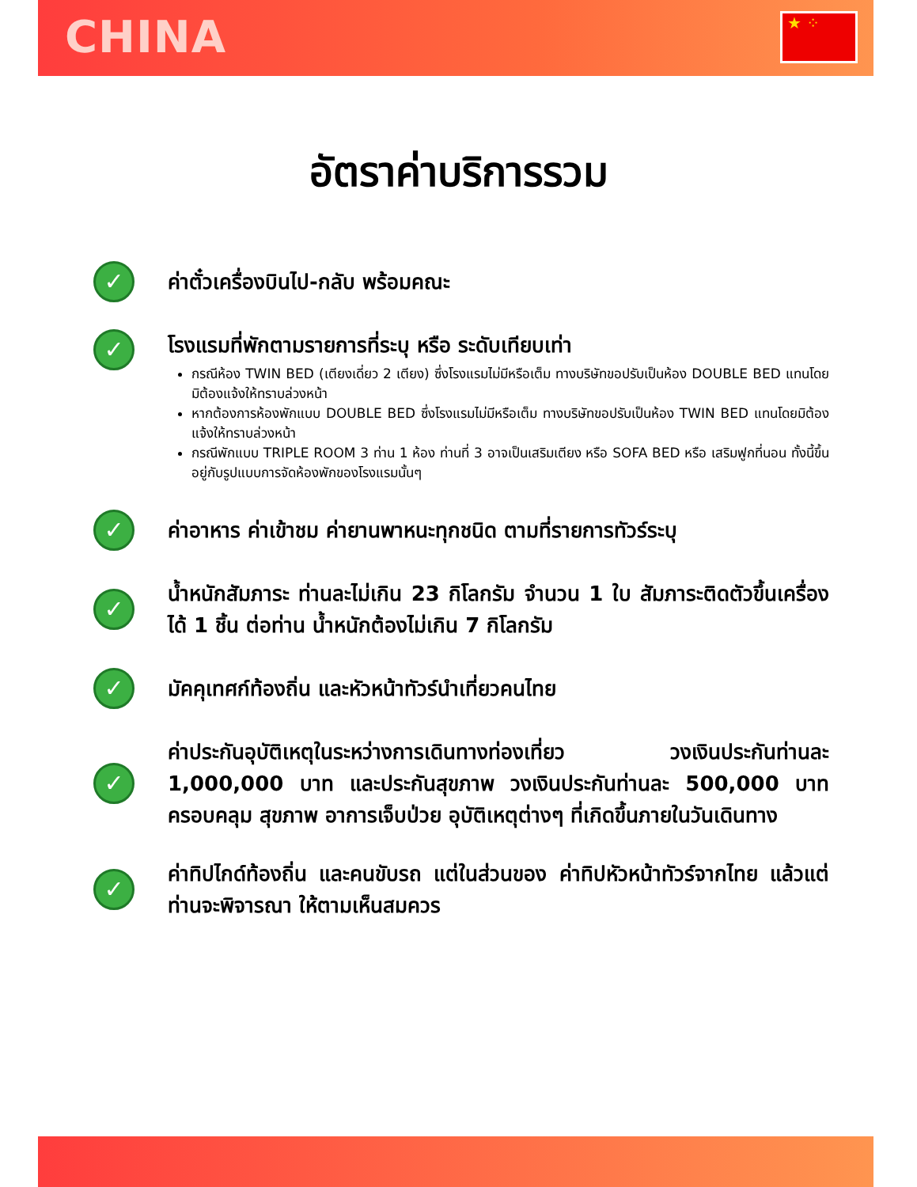CHINA ★ ⁘
อัตราค่าบริการรวม
✓
ค่าตั๋วเครื่องบินไป-กลับ พร้อมคณะ
✓
โรงแรมที่พักตามรายการที่ระบุ หรือ ระดับเทียบเท่า
กรณีห้อง TWIN BED (เตียงเดี่ยว 2 เตียง) ซึ่งโรงแรมไม่มีหรือเต็ม ทางบริษัทขอปรับเป็นห้อง DOUBLE BED แทนโดยมิต้องแจ้งให้ทราบล่วงหน้า
หากต้องการห้องพักแบบ DOUBLE BED ซึ่งโรงแรมไม่มีหรือเต็ม ทางบริษัทขอปรับเป็นห้อง TWIN BED แทนโดยมิต้องแจ้งให้ทราบล่วงหน้า
กรณีพักแบบ TRIPLE ROOM 3 ท่าน 1 ห้อง ท่านที่ 3 อาจเป็นเสริมเตียง หรือ SOFA BED หรือ เสริมฟูกที่นอน ทั้งนี้ขึ้นอยู่กับรูปแบบการจัดห้องพักของโรงแรมนั้นๆ
✓
ค่าอาหาร ค่าเข้าชม ค่ายานพาหนะทุกชนิด ตามที่รายการทัวร์ระบุ
✓
น้ำหนักสัมภาระ ท่านละไม่เกิน 23 กิโลกรัม จำนวน 1 ใบ สัมภาระติดตัวขึ้นเครื่องได้ 1 ชิ้น ต่อท่าน น้ำหนักต้องไม่เกิน 7 กิโลกรัม
✓
มัคคุเทศก์ท้องถิ่น และหัวหน้าทัวร์นำเที่ยวคนไทย
✓
ค่าประกันอุบัติเหตุในระหว่างการเดินทางท่องเที่ยว วงเงินประกันท่านละ 1,000,000 บาท และประกันสุขภาพ วงเงินประกันท่านละ 500,000 บาท ครอบคลุม สุขภาพ อาการเจ็บป่วย อุบัติเหตุต่างๆ ที่เกิดขึ้นภายในวันเดินทาง
✓
ค่าทิปไกด์ท้องถิ่น และคนขับรถ แต่ในส่วนของ ค่าทิปหัวหน้าทัวร์จากไทย แล้วแต่ท่านจะพิจารณา ให้ตามเห็นสมควร